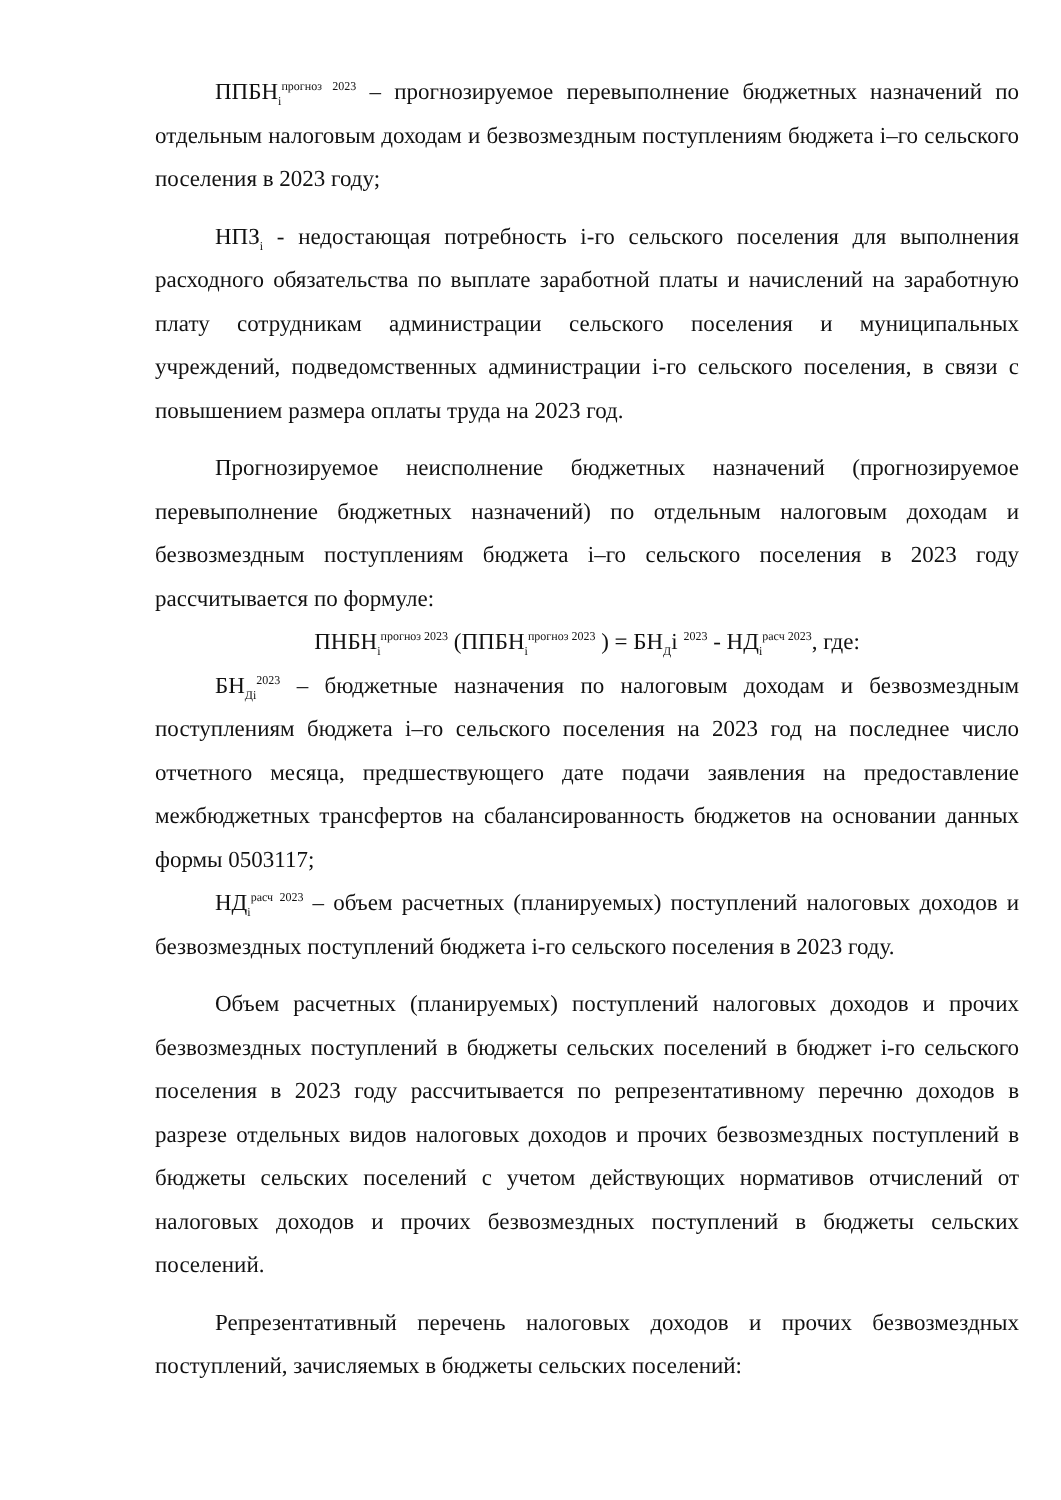ППБН<sub>i</sub><sup>прогноз 2023</sup> – прогнозируемое перевыполнение бюджетных назначений по отдельным налоговым доходам и безвозмездным поступлениям бюджета i–го сельского поселения в 2023 году;
НПЗ<sub>i</sub> - недостающая потребность i-го сельского поселения для выполнения расходного обязательства по выплате заработной платы и начислений на заработную плату сотрудникам администрации сельского поселения и муниципальных учреждений, подведомственных администрации i-го сельского поселения, в связи с повышением размера оплаты труда на 2023 год.
Прогнозируемое неисполнение бюджетных назначений (прогнозируемое перевыполнение бюджетных назначений) по отдельным налоговым доходам и безвозмездным поступлениям бюджета i–го сельского поселения в 2023 году рассчитывается по формуле:
ПНБН<sub>i</sub><sup>прогноз 2023</sup> (ППБН<sub>i</sub><sup>прогноз 2023</sup> ) = БН<sub>Д</sub>i <sup>2023</sup> - НД<sub>i</sub><sup>расч 2023</sup>, где:
БН<sub>Дi</sub><sup>2023</sup> – бюджетные назначения по налоговым доходам и безвозмездным поступлениям бюджета i–го сельского поселения на 2023 год на последнее число отчетного месяца, предшествующего дате подачи заявления на предоставление межбюджетных трансфертов на сбалансированность бюджетов на основании данных формы 0503117;
НД<sub>i</sub><sup>расч 2023</sup> – объем расчетных (планируемых) поступлений налоговых доходов и безвозмездных поступлений бюджета i-го сельского поселения в 2023 году.
Объем расчетных (планируемых) поступлений налоговых доходов и прочих безвозмездных поступлений в бюджеты сельских поселений в бюджет i-го сельского поселения в 2023 году рассчитывается по репрезентативному перечню доходов в разрезе отдельных видов налоговых доходов и прочих безвозмездных поступлений в бюджеты сельских поселений с учетом действующих нормативов отчислений от налоговых доходов и прочих безвозмездных поступлений в бюджеты сельских поселений.
Репрезентативный перечень налоговых доходов и прочих безвозмездных поступлений, зачисляемых в бюджеты сельских поселений: